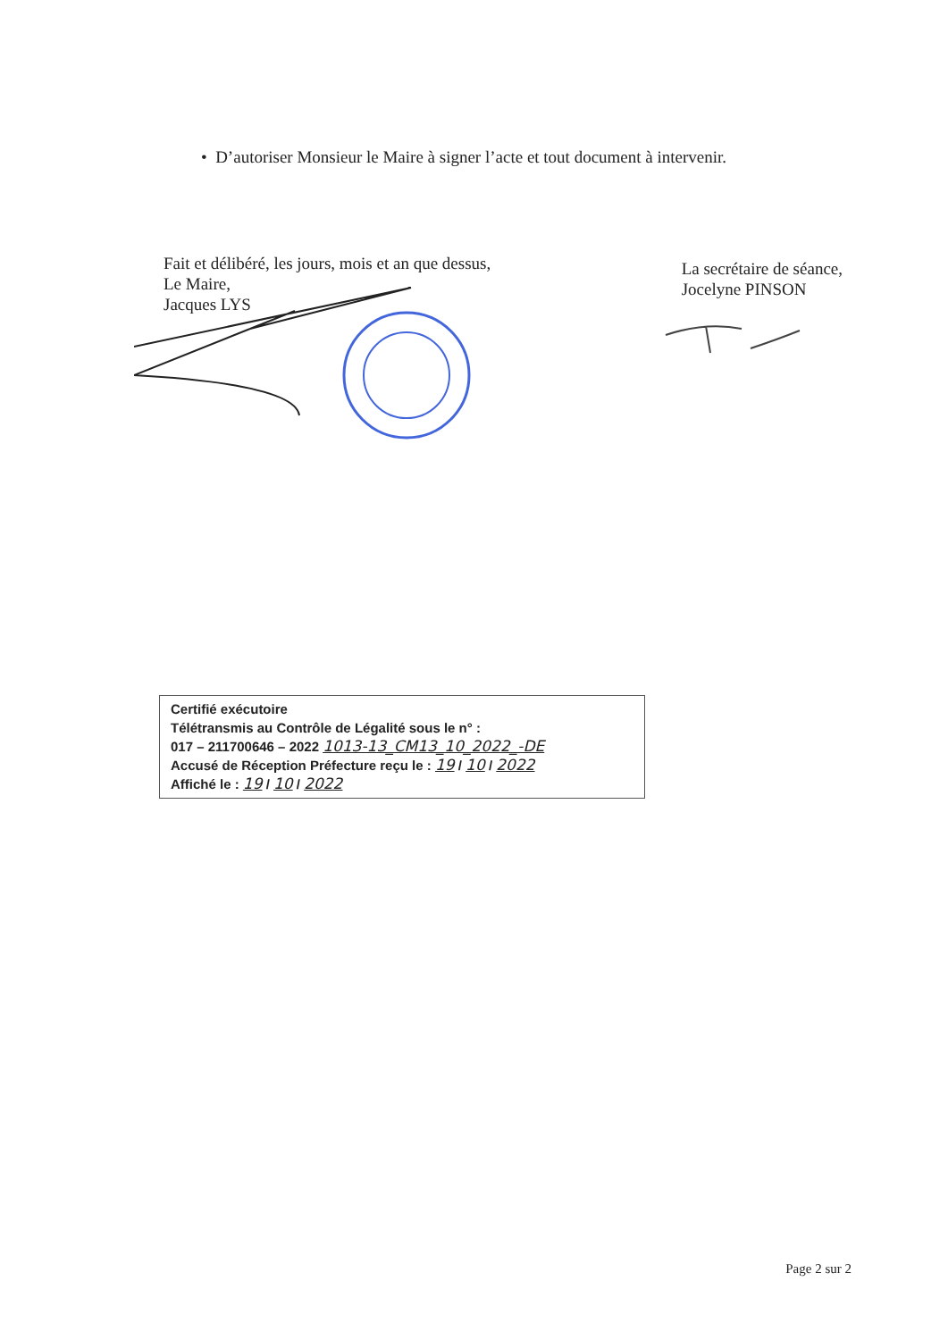• D’autoriser Monsieur le Maire à signer l’acte et tout document à intervenir.
Fait et délibéré, les jours, mois et an que dessus,
Le Maire,
Jacques LYS
La secrétaire de séance,
Jocelyne PINSON
Certifié exécutoire
Télétransmis au Contrôle de Légalité sous le n° :
017 – 211700646 – 2022 1013-13_CM13_10_2022_-DE
Accusé de Réception Préfecture reçu le : 19 / 10 / 2022
Affiché le : 19 / 10 / 2022
Page 2 sur 2